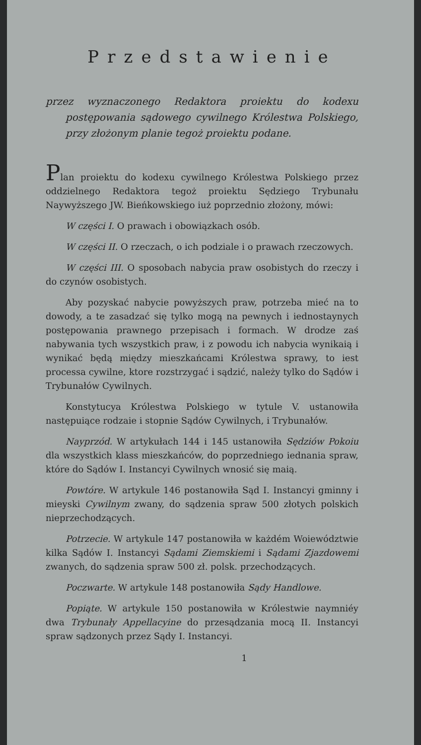Przedstawienie
przez wyznaczonego Redaktora proiektu do kodexu postępowania sądowego cywilnego Królestwa Polskiego, przy złożonym planie tegoż proiektu podane.
Plan proiektu do kodexu cywilnego Królestwa Polskiego przez oddzielnego Redaktora tegoż proiektu Sędziego Trybunału Naywyższego JW. Bieńkowskiego iuż poprzednio złożony, mówi:
W części I. O prawach i obowiązkach osób.
W części II. O rzeczach, o ich podziale i o prawach rzeczowych.
W części III. O sposobach nabycia praw osobistych do rzeczy i do czynów osobistych.
Aby pozyskać nabycie powyższych praw, potrzeba mieć na to dowody, a te zasadzać się tylko mogą na pewnych i iednostaynych postępowania prawnego przepisach i formach. W drodze zaś nabywania tych wszystkich praw, i z powodu ich nabycia wynikaią i wynikać będą między mieszkańcami Królestwa sprawy, to iest processa cywilne, ktore rozstrzygać i sądzić, należy tylko do Sądów i Trybunałów Cywilnych.
Konstytucya Królestwa Polskiego w tytule V. ustanowiła następuiące rodzaie i stopnie Sądów Cywilnych, i Trybunałów.
Nayprzód. W artykułach 144 i 145 ustanowiła Sędziów Pokoiu dla wszystkich klass mieszkańców, do poprzedniego iednania spraw, które do Sądów I. Instancyi Cywilnych wnosić się maią.
Powtóre. W artykule 146 postanowiła Sąd I. Instancyi gminny i mieyski Cywilnym zwany, do sądzenia spraw 500 złotych polskich nieprzechodzących.
Potrzecie. W artykule 147 postanowiła w każdém Woiewództwie kilka Sądów I. Instancyi Sądami Ziemskiemi i Sądami Zjazdowemi zwanych, do sądzenia spraw 500 zł. polsk. przechodzących.
Poczwarte. W artykule 148 postanowiła Sądy Handlowe.
Popiąte. W artykule 150 postanowiła w Królestwie naymniéy dwa Trybunały Appellacyine do przesądzania mocą II. Instancyi spraw sądzonych przez Sądy I. Instancyi.
1